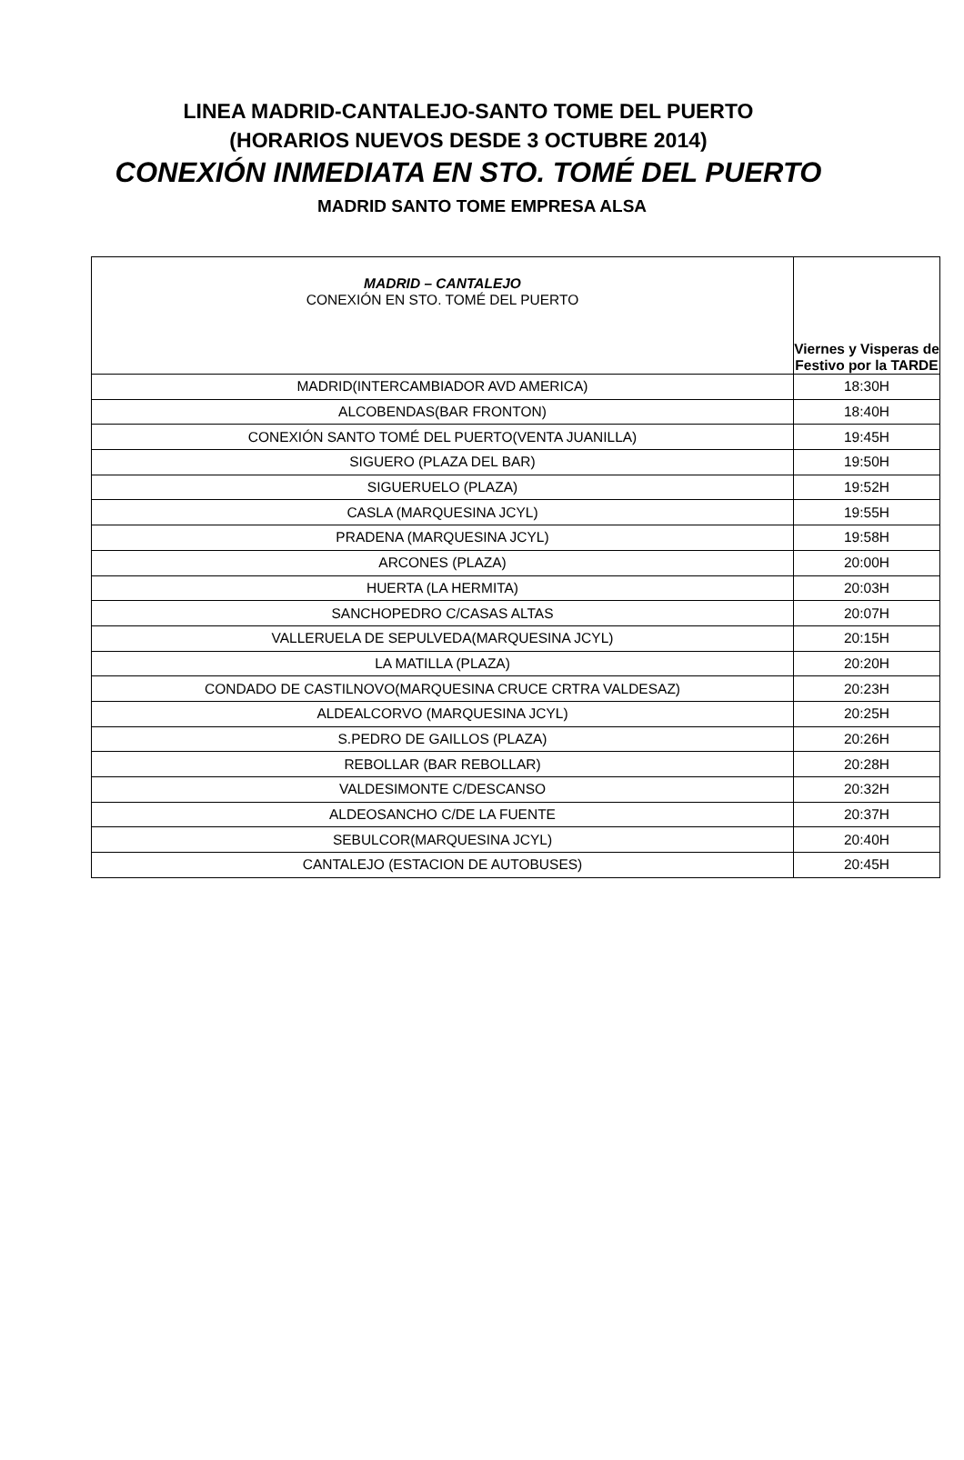LINEA MADRID-CANTALEJO-SANTO TOME DEL PUERTO
(HORARIOS NUEVOS DESDE 3 OCTUBRE 2014)
CONEXIÓN INMEDIATA EN STO. TOMÉ DEL PUERTO
MADRID SANTO TOME EMPRESA ALSA
| MADRID – CANTALEJO CONEXIÓN EN STO. TOMÉ DEL PUERTO | Viernes y Visperas de Festivo por la TARDE |
| --- | --- |
| MADRID(INTERCAMBIADOR AVD AMERICA) | 18:30H |
| ALCOBENDAS(BAR FRONTON) | 18:40H |
| CONEXIÓN SANTO TOMÉ DEL PUERTO(VENTA JUANILLA) | 19:45H |
| SIGUERO (PLAZA DEL BAR) | 19:50H |
| SIGUERUELO (PLAZA) | 19:52H |
| CASLA (MARQUESINA JCYL) | 19:55H |
| PRADENA (MARQUESINA JCYL) | 19:58H |
| ARCONES (PLAZA) | 20:00H |
| HUERTA (LA HERMITA) | 20:03H |
| SANCHOPEDRO C/CASAS ALTAS | 20:07H |
| VALLERUELA DE SEPULVEDA(MARQUESINA JCYL) | 20:15H |
| LA MATILLA (PLAZA) | 20:20H |
| CONDADO DE CASTILNOVO(MARQUESINA CRUCE CRTRA VALDESAZ) | 20:23H |
| ALDEALCORVO (MARQUESINA JCYL) | 20:25H |
| S.PEDRO DE GAILLOS (PLAZA) | 20:26H |
| REBOLLAR (BAR REBOLLAR) | 20:28H |
| VALDESIMONTE C/DESCANSO | 20:32H |
| ALDEOSANCHO C/DE LA FUENTE | 20:37H |
| SEBULCOR(MARQUESINA JCYL) | 20:40H |
| CANTALEJO (ESTACION DE AUTOBUSES) | 20:45H |